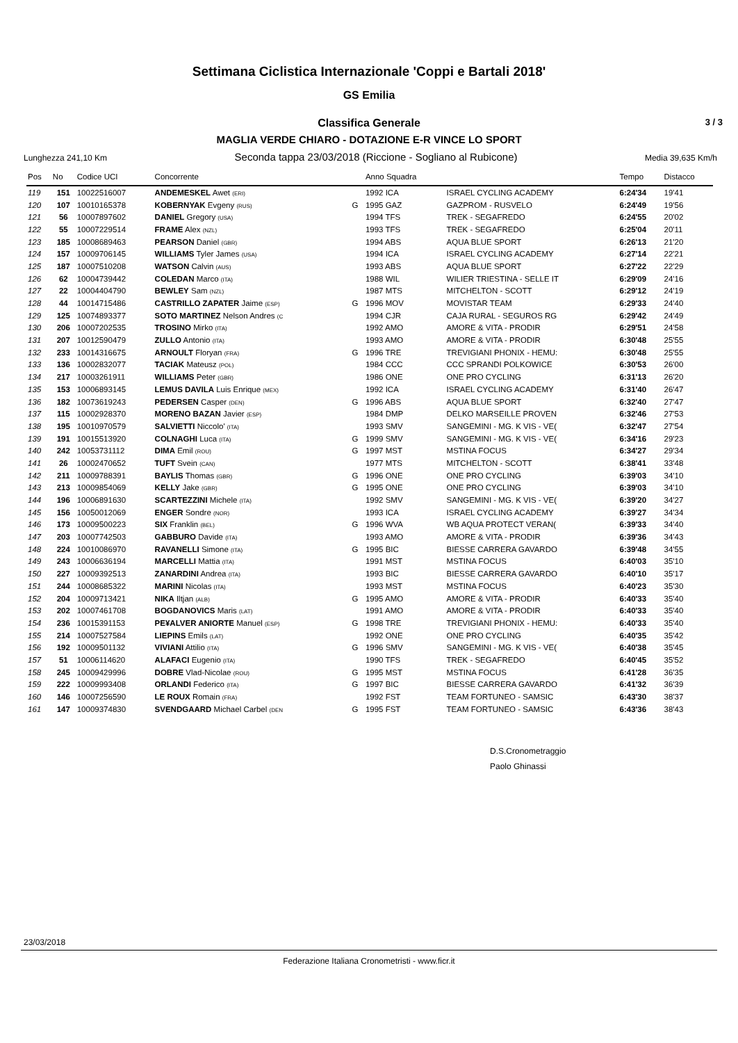Settimana Ciclistica Internazionale 'Coppi e Bartali 2018'
GS Emilia
Classifica Generale 3 / 3
MAGLIA VERDE CHIARO - DOTAZIONE E-R VINCE LO SPORT
Lunghezza 241,10 Km Seconda tappa 23/03/2018 (Riccione - Sogliano al Rubicone) Media 39,635 Km/h
| Pos | No | Codice UCI | Concorrente | | Anno Squadra | | Tempo | Distacco |
| --- | --- | --- | --- | --- | --- | --- | --- | --- |
| 119 | 151 | 10022516007 | ANDEMESKEL Awet (ERI) | | 1992 ICA | ISRAEL CYCLING ACADEMY | 6:24'34 | 19'41 |
| 120 | 107 | 10010165378 | KOBERNYAK Evgeny (RUS) | G | 1995 GAZ | GAZPROM - RUSVELO | 6:24'49 | 19'56 |
| 121 | 56 | 10007897602 | DANIEL Gregory (USA) | | 1994 TFS | TREK - SEGAFREDO | 6:24'55 | 20'02 |
| 122 | 55 | 10007229514 | FRAME Alex (NZL) | | 1993 TFS | TREK - SEGAFREDO | 6:25'04 | 20'11 |
| 123 | 185 | 10008689463 | PEARSON Daniel (GBR) | | 1994 ABS | AQUA BLUE SPORT | 6:26'13 | 21'20 |
| 124 | 157 | 10009706145 | WILLIAMS Tyler James (USA) | | 1994 ICA | ISRAEL CYCLING ACADEMY | 6:27'14 | 22'21 |
| 125 | 187 | 10007510208 | WATSON Calvin (AUS) | | 1993 ABS | AQUA BLUE SPORT | 6:27'22 | 22'29 |
| 126 | 62 | 10004739442 | COLEDAN Marco (ITA) | | 1988 WIL | WILIER TRIESTINA - SELLE IT | 6:29'09 | 24'16 |
| 127 | 22 | 10004404790 | BEWLEY Sam (NZL) | | 1987 MTS | MITCHELTON - SCOTT | 6:29'12 | 24'19 |
| 128 | 44 | 10014715486 | CASTRILLO ZAPATER Jaime (ESP) | G | 1996 MOV | MOVISTAR TEAM | 6:29'33 | 24'40 |
| 129 | 125 | 10074893377 | SOTO MARTINEZ Nelson Andres (C | | 1994 CJR | CAJA RURAL - SEGUROS RG | 6:29'42 | 24'49 |
| 130 | 206 | 10007202535 | TROSINO Mirko (ITA) | | 1992 AMO | AMORE & VITA - PRODIR | 6:29'51 | 24'58 |
| 131 | 207 | 10012590479 | ZULLO Antonio (ITA) | | 1993 AMO | AMORE & VITA - PRODIR | 6:30'48 | 25'55 |
| 132 | 233 | 10014316675 | ARNOULT Floryan (FRA) | G | 1996 TRE | TREVIGIANI PHONIX - HEMU: | 6:30'48 | 25'55 |
| 133 | 136 | 10002832077 | TACIAK Mateusz (POL) | | 1984 CCC | CCC SPRANDI POLKOWICE | 6:30'53 | 26'00 |
| 134 | 217 | 10003261911 | WILLIAMS Peter (GBR) | | 1986 ONE | ONE PRO CYCLING | 6:31'13 | 26'20 |
| 135 | 153 | 10006893145 | LEMUS DAVILA Luis Enrique (MEX) | | 1992 ICA | ISRAEL CYCLING ACADEMY | 6:31'40 | 26'47 |
| 136 | 182 | 10073619243 | PEDERSEN Casper (DEN) | G | 1996 ABS | AQUA BLUE SPORT | 6:32'40 | 27'47 |
| 137 | 115 | 10002928370 | MORENO BAZAN Javier (ESP) | | 1984 DMP | DELKO MARSEILLE PROVEN | 6:32'46 | 27'53 |
| 138 | 195 | 10010970579 | SALVIETTI Niccolo' (ITA) | | 1993 SMV | SANGEMINI - MG. K VIS - VE( | 6:32'47 | 27'54 |
| 139 | 191 | 10015513920 | COLNAGHI Luca (ITA) | G | 1999 SMV | SANGEMINI - MG. K VIS - VE( | 6:34'16 | 29'23 |
| 140 | 242 | 10053731112 | DIMA Emil (ROU) | G | 1997 MST | MSTINA FOCUS | 6:34'27 | 29'34 |
| 141 | 26 | 10002470652 | TUFT Svein (CAN) | | 1977 MTS | MITCHELTON - SCOTT | 6:38'41 | 33'48 |
| 142 | 211 | 10009788391 | BAYLIS Thomas (GBR) | G | 1996 ONE | ONE PRO CYCLING | 6:39'03 | 34'10 |
| 143 | 213 | 10009854069 | KELLY Jake (GBR) | G | 1995 ONE | ONE PRO CYCLING | 6:39'03 | 34'10 |
| 144 | 196 | 10006891630 | SCARTEZZINI Michele (ITA) | | 1992 SMV | SANGEMINI - MG. K VIS - VE( | 6:39'20 | 34'27 |
| 145 | 156 | 10050012069 | ENGER Sondre (NOR) | | 1993 ICA | ISRAEL CYCLING ACADEMY | 6:39'27 | 34'34 |
| 146 | 173 | 10009500223 | SIX Franklin (BEL) | G | 1996 WVA | WB AQUA PROTECT VERAN( | 6:39'33 | 34'40 |
| 147 | 203 | 10007742503 | GABBURO Davide (ITA) | | 1993 AMO | AMORE & VITA - PRODIR | 6:39'36 | 34'43 |
| 148 | 224 | 10010086970 | RAVANELLI Simone (ITA) | G | 1995 BIC | BIESSE CARRERA GAVARDO | 6:39'48 | 34'55 |
| 149 | 243 | 10006636194 | MARCELLI Mattia (ITA) | | 1991 MST | MSTINA FOCUS | 6:40'03 | 35'10 |
| 150 | 227 | 10009392513 | ZANARDINI Andrea (ITA) | | 1993 BIC | BIESSE CARRERA GAVARDO | 6:40'10 | 35'17 |
| 151 | 244 | 10008685322 | MARINI Nicolas (ITA) | | 1993 MST | MSTINA FOCUS | 6:40'23 | 35'30 |
| 152 | 204 | 10009713421 | NIKA Iltjan (ALB) | G | 1995 AMO | AMORE & VITA - PRODIR | 6:40'33 | 35'40 |
| 153 | 202 | 10007461708 | BOGDANOVICS Maris (LAT) | | 1991 AMO | AMORE & VITA - PRODIR | 6:40'33 | 35'40 |
| 154 | 236 | 10015391153 | PE¥ALVER ANIORTE Manuel (ESP) | G | 1998 TRE | TREVIGIANI PHONIX - HEMU: | 6:40'33 | 35'40 |
| 155 | 214 | 10007527584 | LIEPINS Emils (LAT) | | 1992 ONE | ONE PRO CYCLING | 6:40'35 | 35'42 |
| 156 | 192 | 10009501132 | VIVIANI Attilio (ITA) | G | 1996 SMV | SANGEMINI - MG. K VIS - VE( | 6:40'38 | 35'45 |
| 157 | 51 | 10006114620 | ALAFACI Eugenio (ITA) | | 1990 TFS | TREK - SEGAFREDO | 6:40'45 | 35'52 |
| 158 | 245 | 10009429996 | DOBRE Vlad-Nicolae (ROU) | G | 1995 MST | MSTINA FOCUS | 6:41'28 | 36'35 |
| 159 | 222 | 10009993408 | ORLANDI Federico (ITA) | G | 1997 BIC | BIESSE CARRERA GAVARDO | 6:41'32 | 36'39 |
| 160 | 146 | 10007256590 | LE ROUX Romain (FRA) | | 1992 FST | TEAM FORTUNEO - SAMSIC | 6:43'30 | 38'37 |
| 161 | 147 | 10009374830 | SVENDGAARD Michael Carbel (DEN | G | 1995 FST | TEAM FORTUNEO - SAMSIC | 6:43'36 | 38'43 |
D.S.Cronometraggio
Paolo Ghinassi
23/03/2018
Federazione Italiana Cronometristi - www.ficr.it